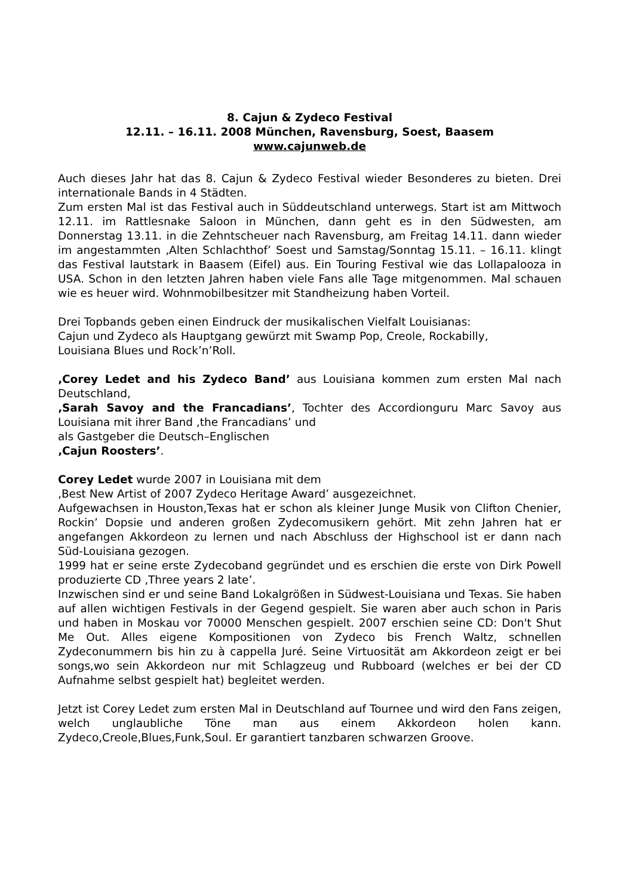8. Cajun & Zydeco Festival
12.11. – 16.11. 2008 München, Ravensburg, Soest, Baasem
www.cajunweb.de
Auch dieses Jahr hat das 8. Cajun & Zydeco Festival wieder Besonderes zu bieten. Drei internationale Bands in 4 Städten.
Zum ersten Mal ist das Festival auch in Süddeutschland unterwegs. Start ist am Mittwoch 12.11. im Rattlesnake Saloon in München, dann geht es in den Südwesten, am Donnerstag 13.11. in die Zehntscheuer nach Ravensburg, am Freitag 14.11. dann wieder im angestammten ‚Alten Schlachthof’ Soest und Samstag/Sonntag 15.11. – 16.11. klingt das Festival lautstark in Baasem (Eifel) aus. Ein Touring Festival wie das Lollapalooza in USA. Schon in den letzten Jahren haben viele Fans alle Tage mitgenommen. Mal schauen wie es heuer wird. Wohnmobilbesitzer mit Standheizung haben Vorteil.
Drei Topbands geben einen Eindruck der musikalischen Vielfalt Louisianas:
Cajun und Zydeco als Hauptgang gewürzt mit Swamp Pop, Creole, Rockabilly,
Louisiana Blues und Rock’n’Roll.
‚Corey Ledet and his Zydeco Band’ aus Louisiana kommen zum ersten Mal nach Deutschland,
‚Sarah Savoy and the Francadians’, Tochter des Accordionguru Marc Savoy aus Louisiana mit ihrer Band ‚the Francadians’ und
als Gastgeber die Deutsch–Englischen
‚Cajun Roosters’.
Corey Ledet wurde 2007 in Louisiana mit dem
‚Best New Artist of 2007 Zydeco Heritage Award’ ausgezeichnet.
Aufgewachsen in Houston,Texas hat er schon als kleiner Junge Musik von Clifton Chenier, Rockin’ Dopsie und anderen großen Zydecomusikern gehört. Mit zehn Jahren hat er angefangen Akkordeon zu lernen und nach Abschluss der Highschool ist er dann nach Süd-Louisiana gezogen.
1999 hat er seine erste Zydecoband gegründet und es erschien die erste von Dirk Powell produzierte CD ‚Three years 2 late’.
Inzwischen sind er und seine Band Lokalgrößen in Südwest-Louisiana und Texas. Sie haben auf allen wichtigen Festivals in der Gegend gespielt. Sie waren aber auch schon in Paris und haben in Moskau vor 70000 Menschen gespielt. 2007 erschien seine CD: Don't Shut Me Out. Alles eigene Kompositionen von Zydeco bis French Waltz, schnellen Zydeconummern bis hin zu à cappella Juré. Seine Virtuosität am Akkordeon zeigt er bei songs,wo sein Akkordeon nur mit Schlagzeug und Rubboard (welches er bei der CD Aufnahme selbst gespielt hat) begleitet werden.
Jetzt ist Corey Ledet zum ersten Mal in Deutschland auf Tournee und wird den Fans zeigen, welch unglaubliche Töne man aus einem Akkordeon holen kann. Zydeco,Creole,Blues,Funk,Soul. Er garantiert tanzbaren schwarzen Groove.